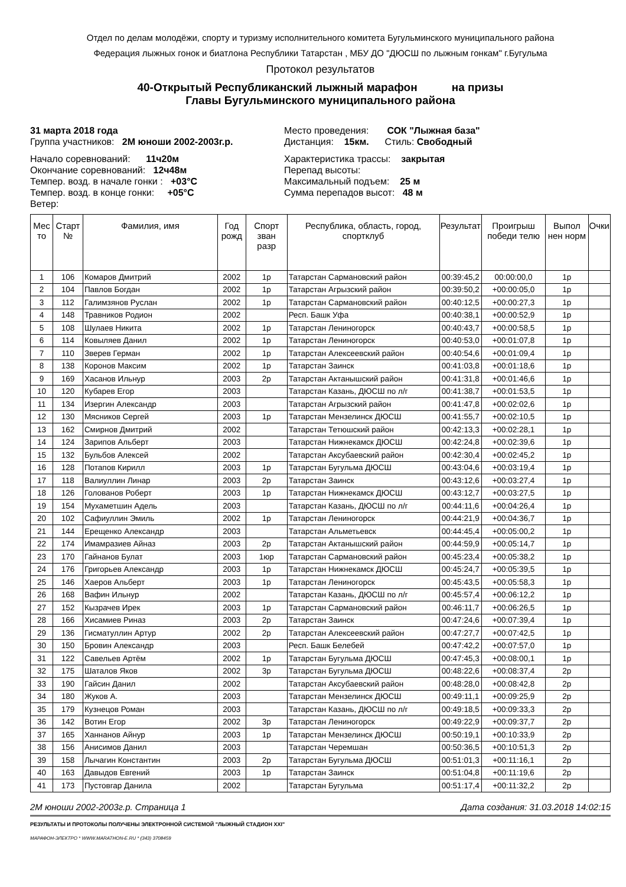Отдел по делам молодёжи, спорту и туризму исполнительного комитета Бугульминского муниципального района
Федерация лыжных гонок и биатлона Республики Татарстан , МБУ ДО "ДЮСШ по лыжным гонкам" г.Бугульма
Протокол результатов
40-Открытый Республиканский лыжный марафон на призы
Главы Бугульминского муниципального района
31 марта 2018 года
Группа участников: 2М юноши 2002-2003г.р.
Место проведения: СОК "Лыжная база"
Дистанция: 15км. Стиль: Свободный
Начало соревнований: 11ч20м
Окончание соревнований: 12ч48м
Темпер. возд. в начале гонки : +03°С
Темпер. возд. в конце гонки: +05°С
Ветер:
Характеристика трассы: закрытая
Перепад высоты:
Максимальный подъем: 25 м
Сумма перепадов высот: 48 м
| Мес то | Старт № | Фамилия, имя | Год рожд | Спорт зван разр | Республика, область, город, спортклуб | Результат | Проигрыш победи телю | Выпол нен норм | Очки |
| --- | --- | --- | --- | --- | --- | --- | --- | --- | --- |
| 1 | 106 | Комаров Дмитрий | 2002 | 1р | Татарстан Сармановский район | 00:39:45,2 | 00:00:00,0 | 1р | |
| 2 | 104 | Павлов Богдан | 2002 | 1р | Татарстан Агрызский район | 00:39:50,2 | +00:00:05,0 | 1р | |
| 3 | 112 | Галимзянов Руслан | 2002 | 1р | Татарстан Сармановский район | 00:40:12,5 | +00:00:27,3 | 1р | |
| 4 | 148 | Травников Родион | 2002 | | Респ. Башк Уфа | 00:40:38,1 | +00:00:52,9 | 1р | |
| 5 | 108 | Шулаев Никита | 2002 | 1р | Татарстан Лениногорск | 00:40:43,7 | +00:00:58,5 | 1р | |
| 6 | 114 | Ковыляев Данил | 2002 | 1р | Татарстан Лениногорск | 00:40:53,0 | +00:01:07,8 | 1р | |
| 7 | 110 | Зверев Герман | 2002 | 1р | Татарстан Алексеевский район | 00:40:54,6 | +00:01:09,4 | 1р | |
| 8 | 138 | Коронов Максим | 2002 | 1р | Татарстан Заинск | 00:41:03,8 | +00:01:18,6 | 1р | |
| 9 | 169 | Хасанов Ильнур | 2003 | 2р | Татарстан Актанышский район | 00:41:31,8 | +00:01:46,6 | 1р | |
| 10 | 120 | Кубарев Егор | 2003 | | Татарстан Казань, ДЮСШ по л/г | 00:41:38,7 | +00:01:53,5 | 1р | |
| 11 | 134 | Изергин Александр | 2003 | | Татарстан Агрызский район | 00:41:47,8 | +00:02:02,6 | 1р | |
| 12 | 130 | Мясников Сергей | 2003 | 1р | Татарстан Мензелинск ДЮСШ | 00:41:55,7 | +00:02:10,5 | 1р | |
| 13 | 162 | Смирнов Дмитрий | 2002 | | Татарстан Тетюшский район | 00:42:13,3 | +00:02:28,1 | 1р | |
| 14 | 124 | Зарипов Альберт | 2003 | | Татарстан Нижнекамск ДЮСШ | 00:42:24,8 | +00:02:39,6 | 1р | |
| 15 | 132 | Бульбов Алексей | 2002 | | Татарстан Аксубаевский район | 00:42:30,4 | +00:02:45,2 | 1р | |
| 16 | 128 | Потапов Кирилл | 2003 | 1р | Татарстан Бугульма ДЮСШ | 00:43:04,6 | +00:03:19,4 | 1р | |
| 17 | 118 | Валиуллин Линар | 2003 | 2р | Татарстан Заинск | 00:43:12,6 | +00:03:27,4 | 1р | |
| 18 | 126 | Голованов Роберт | 2003 | 1р | Татарстан Нижнекамск ДЮСШ | 00:43:12,7 | +00:03:27,5 | 1р | |
| 19 | 154 | Мухаметшин Адель | 2003 | | Татарстан Казань, ДЮСШ по л/г | 00:44:11,6 | +00:04:26,4 | 1р | |
| 20 | 102 | Сафиуллин Эмиль | 2002 | 1р | Татарстан Лениногорск | 00:44:21,9 | +00:04:36,7 | 1р | |
| 21 | 144 | Ерещенко Александр | 2003 | | Татарстан Альметьевск | 00:44:45,4 | +00:05:00,2 | 1р | |
| 22 | 174 | Имамразиев Айназ | 2003 | 2р | Татарстан Актанышский район | 00:44:59,9 | +00:05:14,7 | 1р | |
| 23 | 170 | Гайнанов Булат | 2003 | 1юр | Татарстан Сармановский район | 00:45:23,4 | +00:05:38,2 | 1р | |
| 24 | 176 | Григорьев Александр | 2003 | 1р | Татарстан Нижнекамск ДЮСШ | 00:45:24,7 | +00:05:39,5 | 1р | |
| 25 | 146 | Хаеров Альберт | 2003 | 1р | Татарстан Лениногорск | 00:45:43,5 | +00:05:58,3 | 1р | |
| 26 | 168 | Вафин Ильнур | 2002 | | Татарстан Казань, ДЮСШ по л/г | 00:45:57,4 | +00:06:12,2 | 1р | |
| 27 | 152 | Кызрачев Ирек | 2003 | 1р | Татарстан Сармановский район | 00:46:11,7 | +00:06:26,5 | 1р | |
| 28 | 166 | Хисамиев Риназ | 2003 | 2р | Татарстан Заинск | 00:47:24,6 | +00:07:39,4 | 1р | |
| 29 | 136 | Гисматуллин Артур | 2002 | 2р | Татарстан Алексеевский район | 00:47:27,7 | +00:07:42,5 | 1р | |
| 30 | 150 | Бровин Александр | 2003 | | Респ. Башк Белебей | 00:47:42,2 | +00:07:57,0 | 1р | |
| 31 | 122 | Савельев Артём | 2002 | 1р | Татарстан Бугульма ДЮСШ | 00:47:45,3 | +00:08:00,1 | 1р | |
| 32 | 175 | Шаталов Яков | 2002 | 3р | Татарстан Бугульма ДЮСШ | 00:48:22,6 | +00:08:37,4 | 2р | |
| 33 | 190 | Гайсин Данил | 2002 | | Татарстан Аксубаевский район | 00:48:28,0 | +00:08:42,8 | 2р | |
| 34 | 180 | Жуков А. | 2003 | | Татарстан Мензелинск ДЮСШ | 00:49:11,1 | +00:09:25,9 | 2р | |
| 35 | 179 | Кузнецов Роман | 2003 | | Татарстан Казань, ДЮСШ по л/г | 00:49:18,5 | +00:09:33,3 | 2р | |
| 36 | 142 | Вотин Егор | 2002 | 3р | Татарстан Лениногорск | 00:49:22,9 | +00:09:37,7 | 2р | |
| 37 | 165 | Ханнанов Айнур | 2003 | 1р | Татарстан Мензелинск ДЮСШ | 00:50:19,1 | +00:10:33,9 | 2р | |
| 38 | 156 | Анисимов Данил | 2003 | | Татарстан Черемшан | 00:50:36,5 | +00:10:51,3 | 2р | |
| 39 | 158 | Лычагин Константин | 2003 | 2р | Татарстан Бугульма ДЮСШ | 00:51:01,3 | +00:11:16,1 | 2р | |
| 40 | 163 | Давыдов Евгений | 2003 | 1р | Татарстан Заинск | 00:51:04,8 | +00:11:19,6 | 2р | |
| 41 | 173 | Пустовгар Данила | 2002 | | Татарстан Бугульма | 00:51:17,4 | +00:11:32,2 | 2р | |
2М юноши 2002-2003г.р. Страница 1 Дата создания: 31.03.2018 14:02:15
РЕЗУЛЬТАТЫ И ПРОТОКОЛЫ ПОЛУЧЕНЫ ЭЛЕКТРОННОЙ СИСТЕМОЙ "ЛЫЖНЫЙ СТАДИОН XXI"
МАРАФОН-ЭЛЕКТРО * WWW.MARATHON-E.RU * (343) 3708459